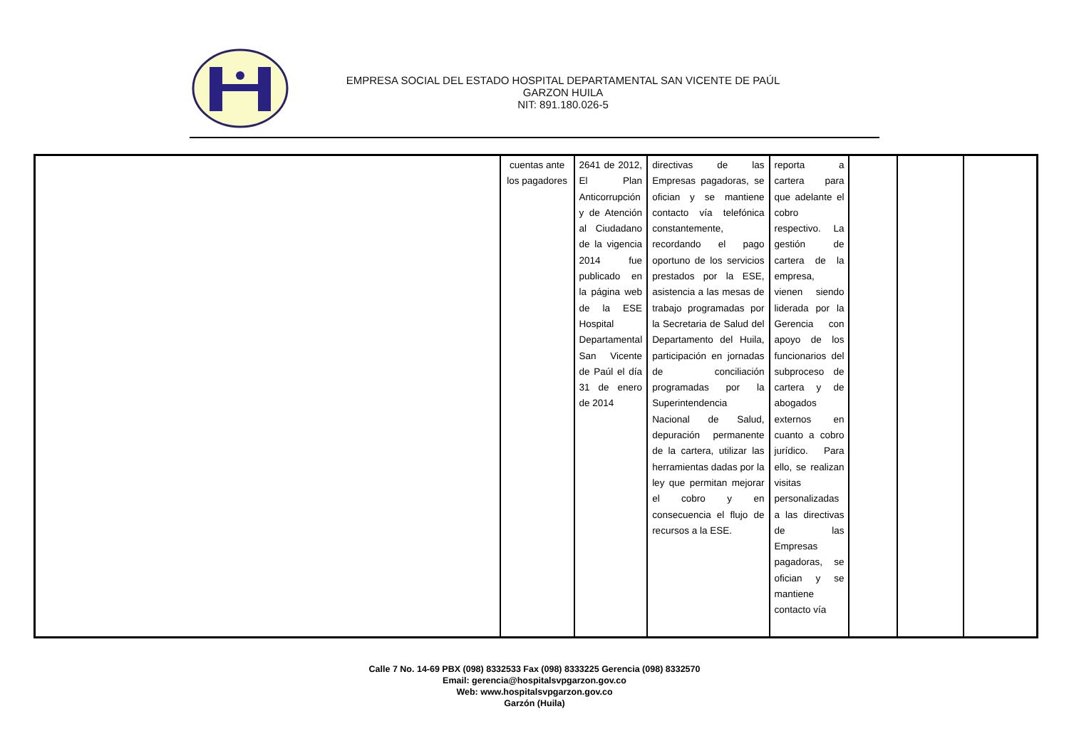EMPRESA SOCIAL DEL ESTADO HOSPITAL DEPARTAMENTAL SAN VICENTE DE PAÚL
GARZON HUILA
NIT: 891.180.026-5
| | cuentas ante los pagadores | 2641 de 2012, El Plan Anticorrupción y de Atención al Ciudadano de la vigencia 2014 fue publicado en la página web de la ESE Hospital Departamental San Vicente de Paúl el día 31 de enero de 2014 | directivas de las Empresas pagadoras, se ofician y se mantiene contacto vía telefónica constantemente, recordando el pago oportuno de los servicios prestados por la ESE, asistencia a las mesas de trabajo programadas por la Secretaria de Salud del Departamento del Huila, participación en jornadas de conciliación programadas por la Superintendencia Nacional de Salud, depuración permanente de la cartera, utilizar las herramientas dadas por la ley que permitan mejorar el cobro y en consecuencia el flujo de recursos a la ESE. | reporta a cartera para que adelante el cobro respectivo. La gestión de cartera de la empresa, vienen siendo liderada por la Gerencia con apoyo de los funcionarios del subproceso de cartera y de abogados externos en cuanto a cobro jurídico. Para ello, se realizan visitas personalizadas a las directivas de las Empresas pagadoras, se ofician y se mantiene contacto vía | | | |
Calle 7 No. 14-69 PBX (098) 8332533 Fax (098) 8333225 Gerencia (098) 8332570
Email: gerencia@hospitalsvpgarzon.gov.co
Web: www.hospitalsvpgarzon.gov.co
Garzón (Huila)